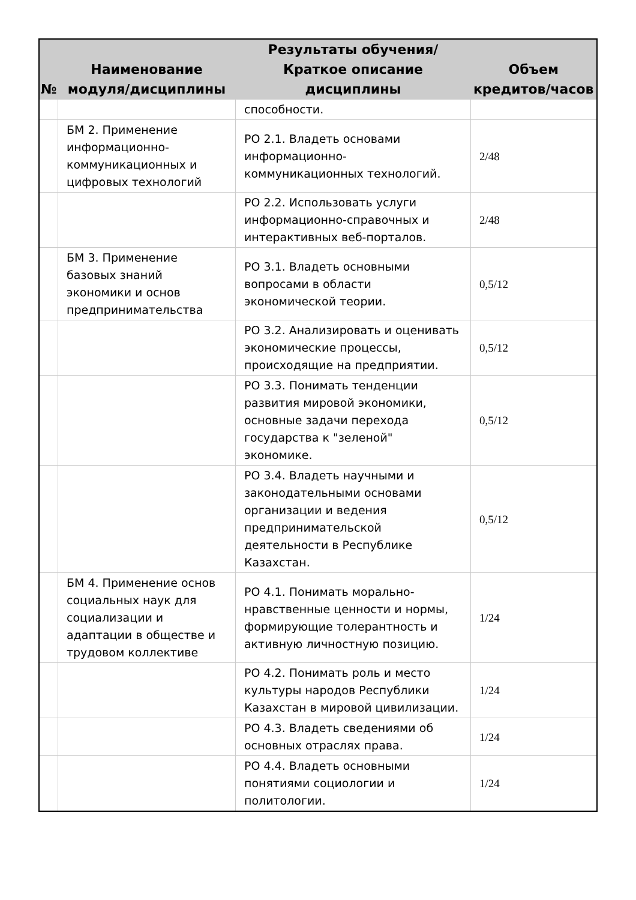| № | Наименование модуля/дисциплины | Результаты обучения/Краткое описание дисциплины | Объем кредитов/часов |
| --- | --- | --- | --- |
| | | способности. | |
| | БМ 2. Применение информационно-коммуникационных и цифровых технологий | РО 2.1. Владеть основами информационно-коммуникационных технологий. | 2/48 |
| | | РО 2.2. Использовать услуги информационно-справочных и интерактивных веб-порталов. | 2/48 |
| | БМ 3. Применение базовых знаний экономики и основ предпринимательства | РО 3.1. Владеть основными вопросами в области экономической теории. | 0,5/12 |
| | | РО 3.2. Анализировать и оценивать экономические процессы, происходящие на предприятии. | 0,5/12 |
| | | РО 3.3. Понимать тенденции развития мировой экономики, основные задачи перехода государства к "зеленой" экономике. | 0,5/12 |
| | | РО 3.4. Владеть научными и законодательными основами организации и ведения предпринимательской деятельности в Республике Казахстан. | 0,5/12 |
| | БМ 4. Применение основ социальных наук для социализации и адаптации в обществе и трудовом коллективе | РО 4.1. Понимать морально-нравственные ценности и нормы, формирующие толерантность и активную личностную позицию. | 1/24 |
| | | РО 4.2. Понимать роль и место культуры народов Республики Казахстан в мировой цивилизации. | 1/24 |
| | | РО 4.3. Владеть сведениями об основных отраслях права. | 1/24 |
| | | РО 4.4. Владеть основными понятиями социологии и политологии. | 1/24 |